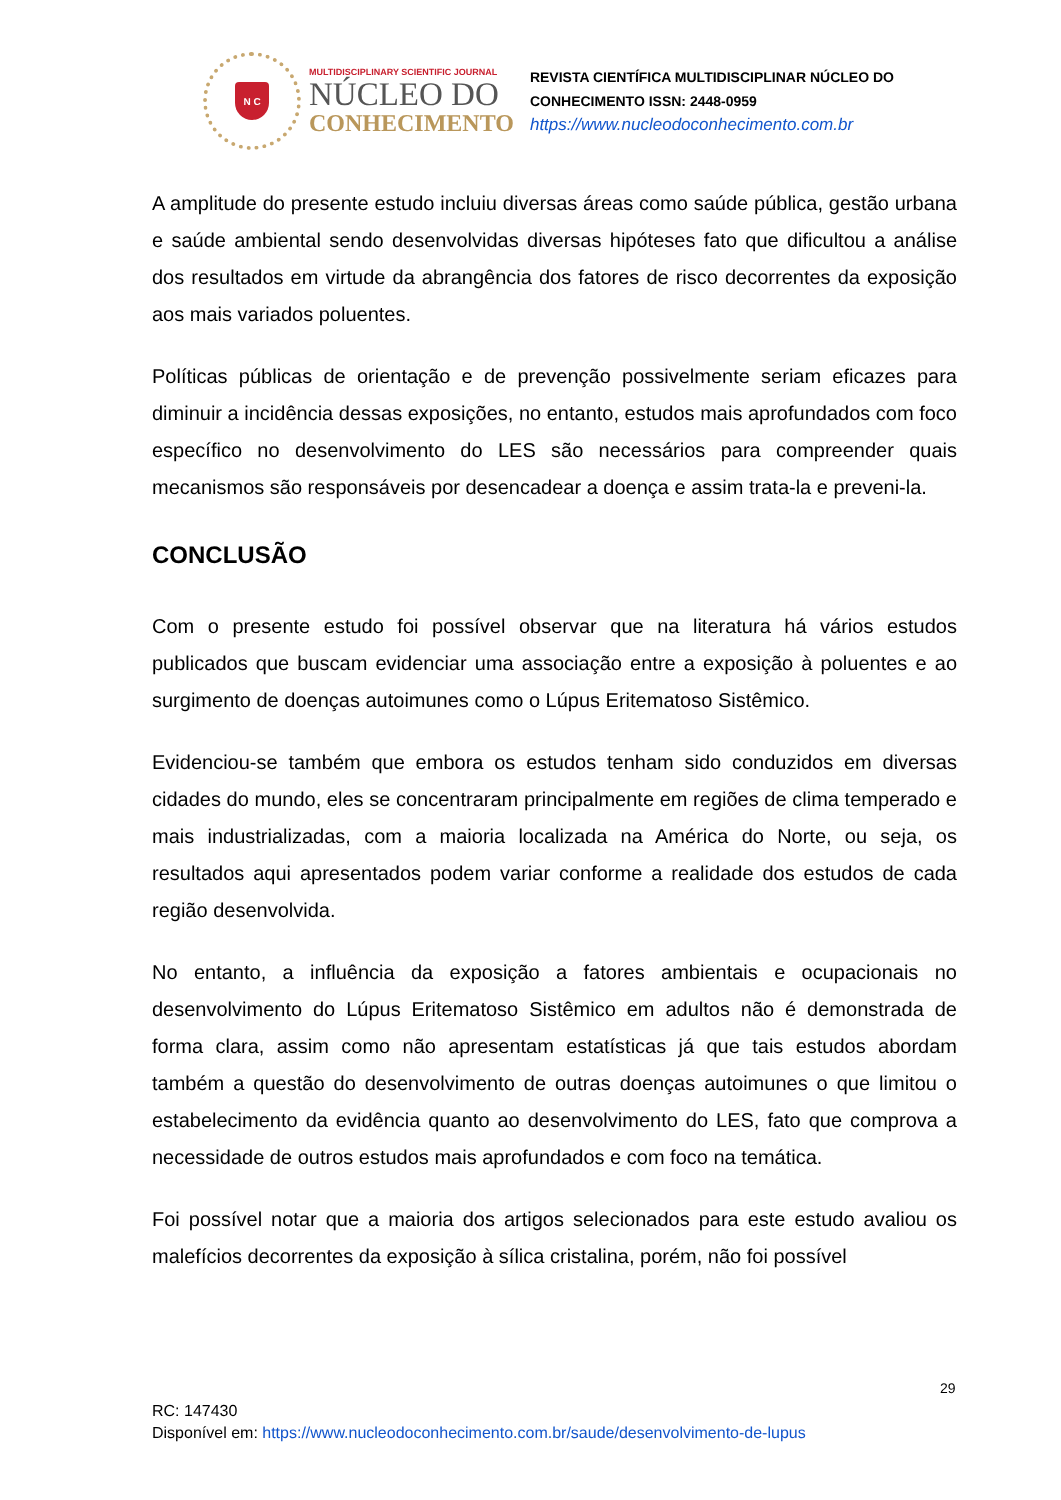N C
MULTIDISCIPLINARY SCIENTIFIC JOURNAL
NÚCLEO DO
CONHECIMENTO
REVISTA CIENTÍFICA MULTIDISCIPLINAR NÚCLEO DO
CONHECIMENTO ISSN: 2448-0959
https://www.nucleodoconhecimento.com.br
A amplitude do presente estudo incluiu diversas áreas como saúde pública, gestão urbana e saúde ambiental sendo desenvolvidas diversas hipóteses fato que dificultou a análise dos resultados em virtude da abrangência dos fatores de risco decorrentes da exposição aos mais variados poluentes.
Políticas públicas de orientação e de prevenção possivelmente seriam eficazes para diminuir a incidência dessas exposições, no entanto, estudos mais aprofundados com foco específico no desenvolvimento do LES são necessários para compreender quais mecanismos são responsáveis por desencadear a doença e assim trata-la e preveni-la.
CONCLUSÃO
Com o presente estudo foi possível observar que na literatura há vários estudos publicados que buscam evidenciar uma associação entre a exposição à poluentes e ao surgimento de doenças autoimunes como o Lúpus Eritematoso Sistêmico.
Evidenciou-se também que embora os estudos tenham sido conduzidos em diversas cidades do mundo, eles se concentraram principalmente em regiões de clima temperado e mais industrializadas, com a maioria localizada na América do Norte, ou seja, os resultados aqui apresentados podem variar conforme a realidade dos estudos de cada região desenvolvida.
No entanto, a influência da exposição a fatores ambientais e ocupacionais no desenvolvimento do Lúpus Eritematoso Sistêmico em adultos não é demonstrada de forma clara, assim como não apresentam estatísticas já que tais estudos abordam também a questão do desenvolvimento de outras doenças autoimunes o que limitou o estabelecimento da evidência quanto ao desenvolvimento do LES, fato que comprova a necessidade de outros estudos mais aprofundados e com foco na temática.
Foi possível notar que a maioria dos artigos selecionados para este estudo avaliou os malefícios decorrentes da exposição à sílica cristalina, porém, não foi possível
29
RC: 147430
Disponível em: https://www.nucleodoconhecimento.com.br/saude/desenvolvimento-de-lupus